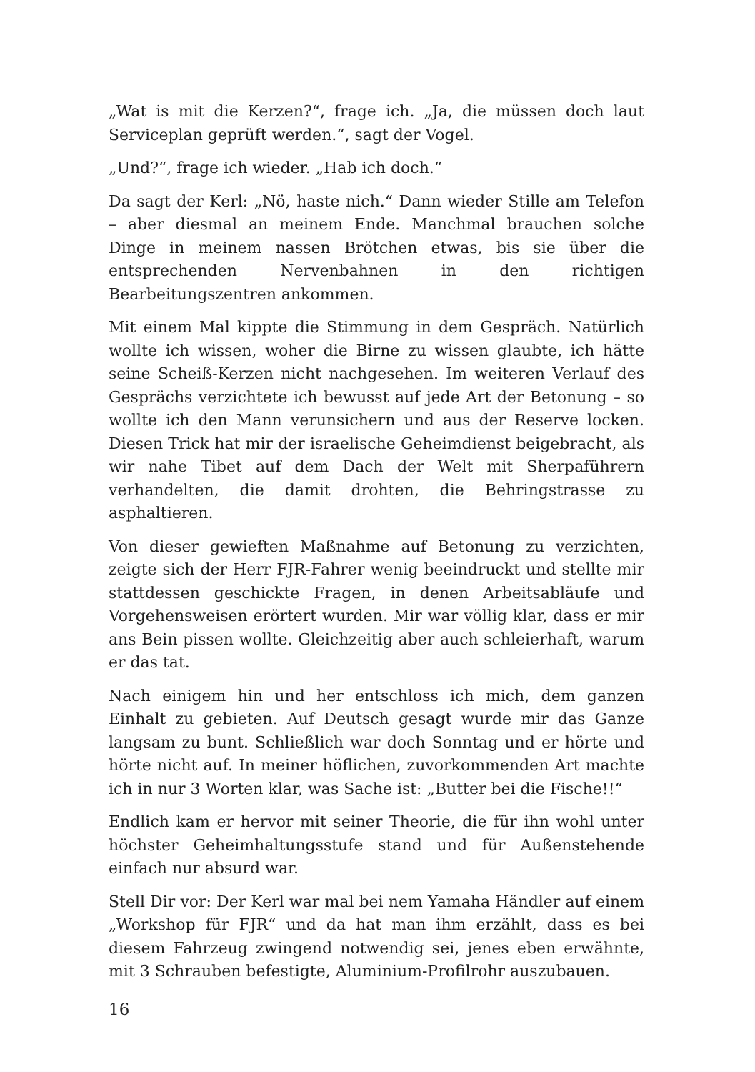„Wat is mit die Kerzen?“, frage ich. „Ja, die müssen doch laut Serviceplan geprüft werden.“, sagt der Vogel.
„Und?“, frage ich wieder. „Hab ich doch.“
Da sagt der Kerl: „Nö, haste nich.“ Dann wieder Stille am Telefon – aber diesmal an meinem Ende. Manchmal brauchen solche Dinge in meinem nassen Brötchen etwas, bis sie über die entsprechenden Nervenbahnen in den richtigen Bearbeitungszentren ankommen.
Mit einem Mal kippte die Stimmung in dem Gespräch. Natürlich wollte ich wissen, woher die Birne zu wissen glaubte, ich hätte seine Scheiß-Kerzen nicht nachgesehen. Im weiteren Verlauf des Gesprächs verzichtete ich bewusst auf jede Art der Betonung – so wollte ich den Mann verunsichern und aus der Reserve locken. Diesen Trick hat mir der israelische Geheimdienst beigebracht, als wir nahe Tibet auf dem Dach der Welt mit Sherpaführern verhandelten, die damit drohten, die Behringstrasse zu asphaltieren.
Von dieser gewieften Maßnahme auf Betonung zu verzichten, zeigte sich der Herr FJR-Fahrer wenig beeindruckt und stellte mir stattdessen geschickte Fragen, in denen Arbeitsabläufe und Vorgehensweisen erörtert wurden. Mir war völlig klar, dass er mir ans Bein pissen wollte. Gleichzeitig aber auch schleierhaft, warum er das tat.
Nach einigem hin und her entschloss ich mich, dem ganzen Einhalt zu gebieten. Auf Deutsch gesagt wurde mir das Ganze langsam zu bunt. Schließlich war doch Sonntag und er hörte und hörte nicht auf. In meiner höflichen, zuvorkommenden Art machte ich in nur 3 Worten klar, was Sache ist: „Butter bei die Fische!!“
Endlich kam er hervor mit seiner Theorie, die für ihn wohl unter höchster Geheimhaltungsstufe stand und für Außenstehende einfach nur absurd war.
Stell Dir vor: Der Kerl war mal bei nem Yamaha Händler auf einem „Workshop für FJR“ und da hat man ihm erzählt, dass es bei diesem Fahrzeug zwingend notwendig sei, jenes eben erwähnte, mit 3 Schrauben befestigte, Aluminium-Profilrohr auszubauen.
16